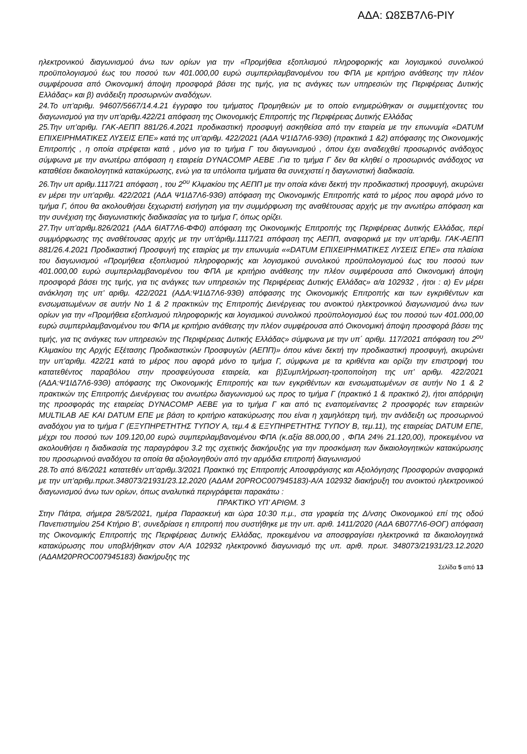ΑΔΑ: Ω8ΣΒ7Λ6-ΡΙΥ
ηλεκτρονικού διαγωνισμού άνω των ορίων για την «Προμήθεια εξοπλισμού πληροφορικής και λογισμικού συνολικού προϋπολογισμού έως του ποσού των 401.000,00 ευρώ συμπεριλαμβανομένου του ΦΠΑ με κριτήριο ανάθεσης την πλέον συμφέρουσα από Οικονομική άποψη προσφορά βάσει της τιμής, για τις ανάγκες των υπηρεσιών της Περιφέρειας Δυτικής Ελλάδας» και β) ανάδειξη προσωρινών αναδόχων.
24.Το υπ’αριθμ. 94607/5667/14.4.21 έγγραφο του τμήματος Προμηθειών με το οποίο ενημερώθηκαν οι συμμετέχοντες του διαγωνισμού για την υπ’αριθμ.422/21 απόφαση της Οικονομικής Επιτροπής της Περιφέρειας Δυτικής Ελλάδας
25.Την υπ’αριθμ. ΓΑΚ-ΑΕΠΠ 881/26.4.2021 προδικαστική προσφυγή ασκηθείσα από την εταιρεία με την επωνυμία «DATUM ΕΠΙΧΕΙΡΗΜΑΤΙΚΕΣ ΛΥΣΕΙΣ ΕΠΕ» κατά της υπ’αριθμ. 422/2021 (ΑΔΑ Ψ1ΙΔ7Λ6-93Θ) (πρακτικά 1 &2) απόφασης της Οικονομικής Επιτροπής , η οποία στρέφεται κατά , μόνο για το τμήμα Γ του διαγωνισμού , όπου έχει αναδειχθεί προσωρινός ανάδοχος σύμφωνα με την ανωτέρω απόφαση η εταιρεία DYNACOMP ΑΕΒΕ .Για το τμήμα Γ δεν θα κληθεί ο προσωρινός ανάδοχος να καταθέσει δικαιολογητικά κατακύρωσης, ενώ για τα υπόλοιπα τμήματα θα συνεχιστεί η διαγωνιστική διαδικασία.
26.Την υπ αριθμ.1117/21 απόφαση , του 2<sup>ου</sup> Κλιμακίου της ΑΕΠΠ με την οποία κάνει δεκτή την προδικαστική προσφυγή, ακυρώνει εν μέρει την υπ’αριθμ. 422/2021 (ΑΔΑ Ψ1ΙΔ7Λ6-93Θ) απόφαση της Οικονομικής Επιτροπής κατά το μέρος που αφορά μόνο το τμήμα Γ, όπου θα ακολουθήσει ξεχωριστή εισήγηση για την συμμόρφωση της αναθέτουσας αρχής με την ανωτέρω απόφαση και την συνέχιση της διαγωνιστικής διαδικασίας για το τμήμα Γ, όπως ορίζει.
27.Την υπ’αριθμ.826/2021 (ΑΔΑ 6ΙΑΤ7Λ6-ΦΦ0) απόφαση της Οικονομικής Επιτροπής της Περιφέρειας Δυτικής Ελλάδας, περί συμμόρφωσης της αναθέτουσας αρχής με την υπ’άριθμ.1117/21 απόφαση της ΑΕΠΠ, αναφορικά με την υπ’αριθμ. ΓΑΚ-ΑΕΠΠ 881/26.4.2021 Προδικαστική Προσφυγή της εταιρίας με την επωνυμία ««DATUM ΕΠΙΧΕΙΡΗΜΑΤΙΚΕΣ ΛΥΣΕΙΣ ΕΠΕ» στα πλαίσια του διαγωνισμού «Προμήθεια εξοπλισμού πληροφορικής και λογισμικού συνολικού προϋπολογισμού έως του ποσού των 401.000,00 ευρώ συμπεριλαμβανομένου του ΦΠΑ με κριτήριο ανάθεσης την πλέον συμφέρουσα από Οικονομική άποψη προσφορά βάσει της τιμής, για τις ανάγκες των υπηρεσιών της Περιφέρειας Δυτικής Ελλάδας» α/α 102932 , ήτοι : α) Εν μέρει ανάκληση της υπ’ αριθμ. 422/2021 (ΑΔΑ:Ψ1ΙΔ7Λ6-93Θ) απόφασης της Οικονομικής Επιτροπής και των εγκριθέντων και ενσωματωμένων σε αυτήν Νο 1 & 2 πρακτικών της Επιτροπής Διενέργειας του ανοικτού ηλεκτρονικού διαγωνισμού άνω των ορίων για την «Προμήθεια εξοπλισμού πληροφορικής και λογισμικού συνολικού προϋπολογισμού έως του ποσού των 401.000,00 ευρώ συμπεριλαμβανομένου του ΦΠΑ με κριτήριο ανάθεσης την πλέον συμφέρουσα από Οικονομική άποψη προσφορά βάσει της τιμής, για τις ανάγκες των υπηρεσιών της Περιφέρειας Δυτικής Ελλάδας» σύμφωνα με την υπ΄ αριθμ. 117/2021 απόφαση του 2<sup>ου</sup> Κλιμακίου της Αρχής Εξέτασης Προδικαστικών Προσφυγών (ΑΕΠΠ)» όπου κάνει δεκτή την προδικαστική προσφυγή, ακυρώνει την υπ’αριθμ. 422/21 κατά το μέρος που αφορά μόνο το τμήμα Γ, σύμφωνα με τα κριθέντα και ορίζει την επιστροφή του κατατεθέντος παραβόλου στην προσφεύγουσα εταιρεία, και β)Συμπλήρωση-τροποποίηση της υπ’ αριθμ. 422/2021 (ΑΔΑ:Ψ1ΙΔ7Λ6-93Θ) απόφασης της Οικονομικής Επιτροπής και των εγκριθέντων και ενσωματωμένων σε αυτήν Νο 1 & 2 πρακτικών της Επιτροπής Διενέργειας του ανωτέρω διαγωνισμού ως προς το τμήμα Γ (πρακτικό 1 & πρακτικό 2), ήτοι απόρριψη της προσφοράς της εταιρείας DYNACOMP ΑΕΒΕ για το τμήμα Γ και από τις εναπομείναντες 2 προσφορές των εταιρειών MULTILAB ΑΕ ΚΑΙ DATUM ΕΠΕ με βάση το κριτήριο κατακύρωσης που είναι η χαμηλότερη τιμή, την ανάδειξη ως προσωρινού αναδόχου για το τμήμα Γ (ΕΞΥΠΗΡΕΤΗΤΗΣ ΤΥΠΟΥ Α, τεμ.4 & ΕΞΥΠΗΡΕΤΗΤΗΣ ΤΥΠΟΥ Β, τεμ.11), της εταιρείας DATUM ΕΠΕ, μέχρι του ποσού των 109.120,00 ευρώ συμπεριλαμβανομένου ΦΠΑ (κ.αξία 88.000,00 , ΦΠΑ 24% 21.120,00), προκειμένου να ακολουθήσει η διαδικασία της παραγράφου 3.2 της σχετικής διακήρυξης για την προσκόμιση των δικαιολογητικών κατακύρωσης του προσωρινού αναδόχου τα οποία θα αξιολογηθούν από την αρμόδια επιτροπή διαγωνισμού
28.Το από 8/6/2021 κατατεθέν υπ’αριθμ.3/2021 Πρακτικό της Επιτροπής Αποσφράγισης και Αξιολόγησης Προσφορών αναφορικά με την υπ’αριθμ.πρωτ.348073/21931/23.12.2020 (ΑΔΑΜ 20PROC007945183)-Α/Α 102932 διακήρυξη του ανοικτού ηλεκτρονικού διαγωνισμού άνω των ορίων, όπως αναλυτικά περιγράφεται παρακάτω :
ΠΡΑΚΤΙΚΟ ΥΠ’ ΑΡΙΘΜ. 3
Στην Πάτρα, σήμερα 28/5/2021, ημέρα Παρασκευή και ώρα 10:30 π.μ., στα γραφεία της Δ/νσης Οικονομικού επί της οδού Πανεπιστημίου 254 Κτήριο Β’, συνεδρίασε η επιτροπή που συστήθηκε με την υπ. αριθ. 1411/2020 (ΑΔΑ 6Β077Λ6-ΘΟΓ) απόφαση της Οικονομικής Επιτροπής της Περιφέρειας Δυτικής Ελλάδας, προκειμένου να αποσφραγίσει ηλεκτρονικά τα δικαιολογητικά κατακύρωσης που υποβλήθηκαν στον Α/Α 102932 ηλεκτρονικό διαγωνισμό της υπ. αριθ. πρωτ. 348073/21931/23.12.2020 (ΑΔΑΜ20PROC007945183) διακήρυξης της
Σελίδα 5 από 13